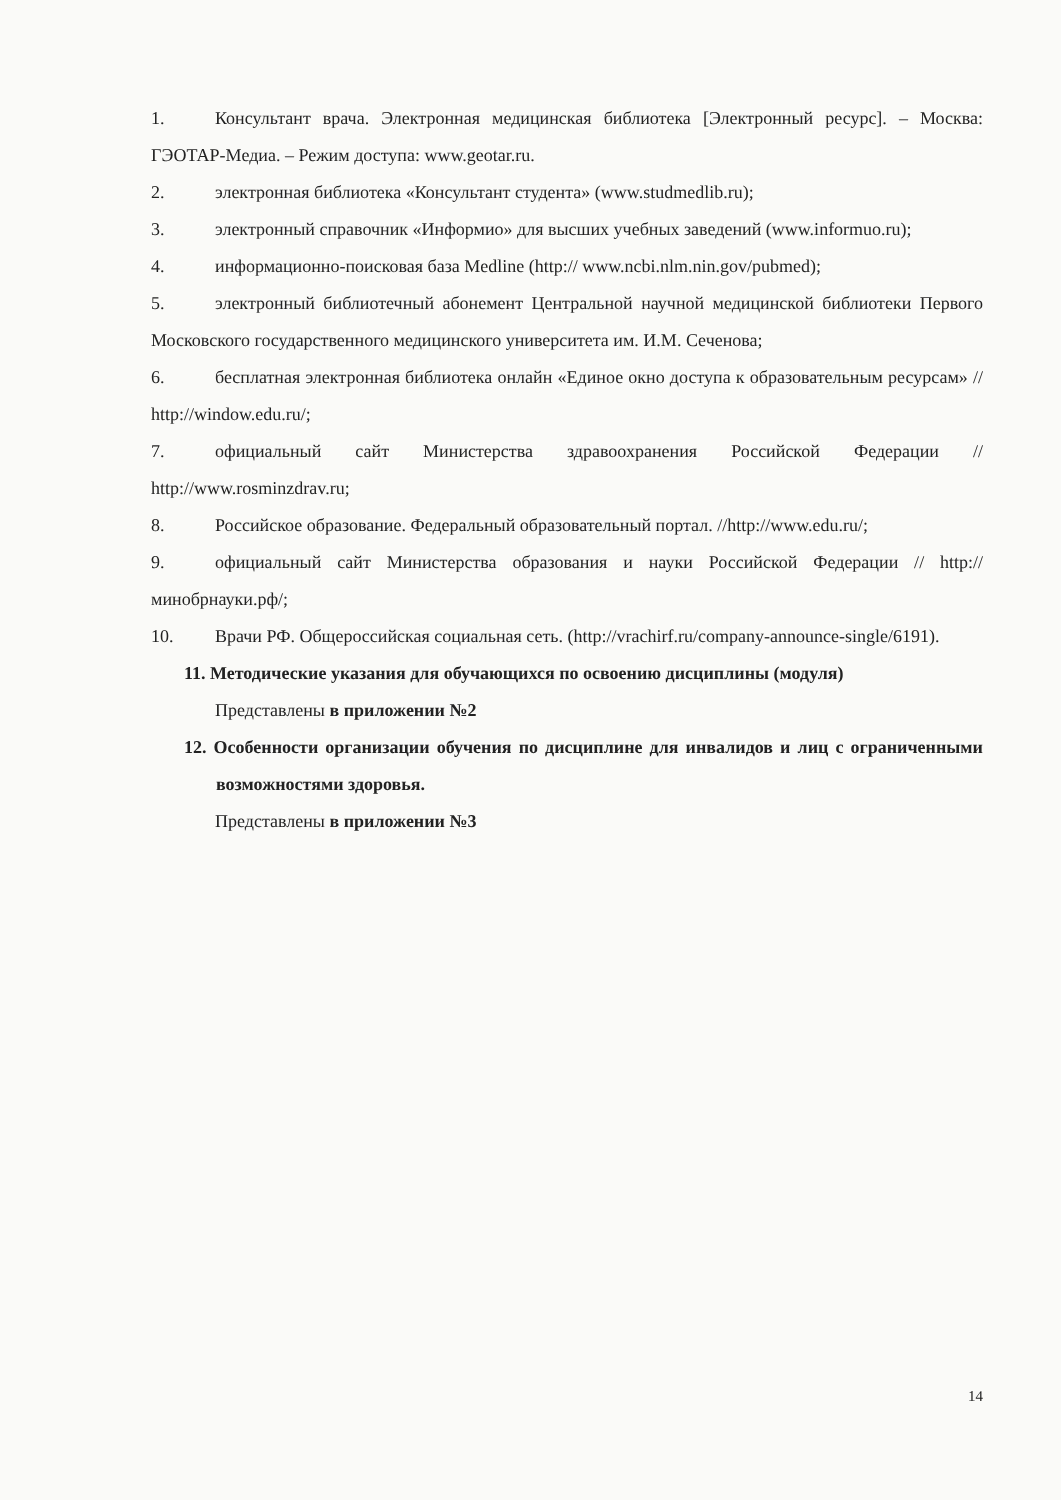1. Консультант врача. Электронная медицинская библиотека [Электронный ресурс]. – Москва: ГЭОТАР-Медиа. – Режим доступа: www.geotar.ru.
2. электронная библиотека «Консультант студента» (www.studmedlib.ru);
3. электронный справочник «Информио» для высших учебных заведений (www.informuo.ru);
4. информационно-поисковая база Medline (http:// www.ncbi.nlm.nin.gov/pubmed);
5. электронный библиотечный абонемент Центральной научной медицинской библиотеки Первого Московского государственного медицинского университета им. И.М. Сеченова;
6. бесплатная электронная библиотека онлайн «Единое окно доступа к образовательным ресурсам» // http://window.edu.ru/;
7. официальный сайт Министерства здравоохранения Российской Федерации // http://www.rosminzdrav.ru;
8. Российское образование. Федеральный образовательный портал. //http://www.edu.ru/;
9. официальный сайт Министерства образования и науки Российской Федерации // http://минобрнауки.рф/;
10. Врачи РФ. Общероссийская социальная сеть. (http://vrachirf.ru/company-announce-single/6191).
11. Методические указания для обучающихся по освоению дисциплины (модуля)
Представлены в приложении №2
12. Особенности организации обучения по дисциплине для инвалидов и лиц с ограниченными возможностями здоровья.
Представлены в приложении №3
14